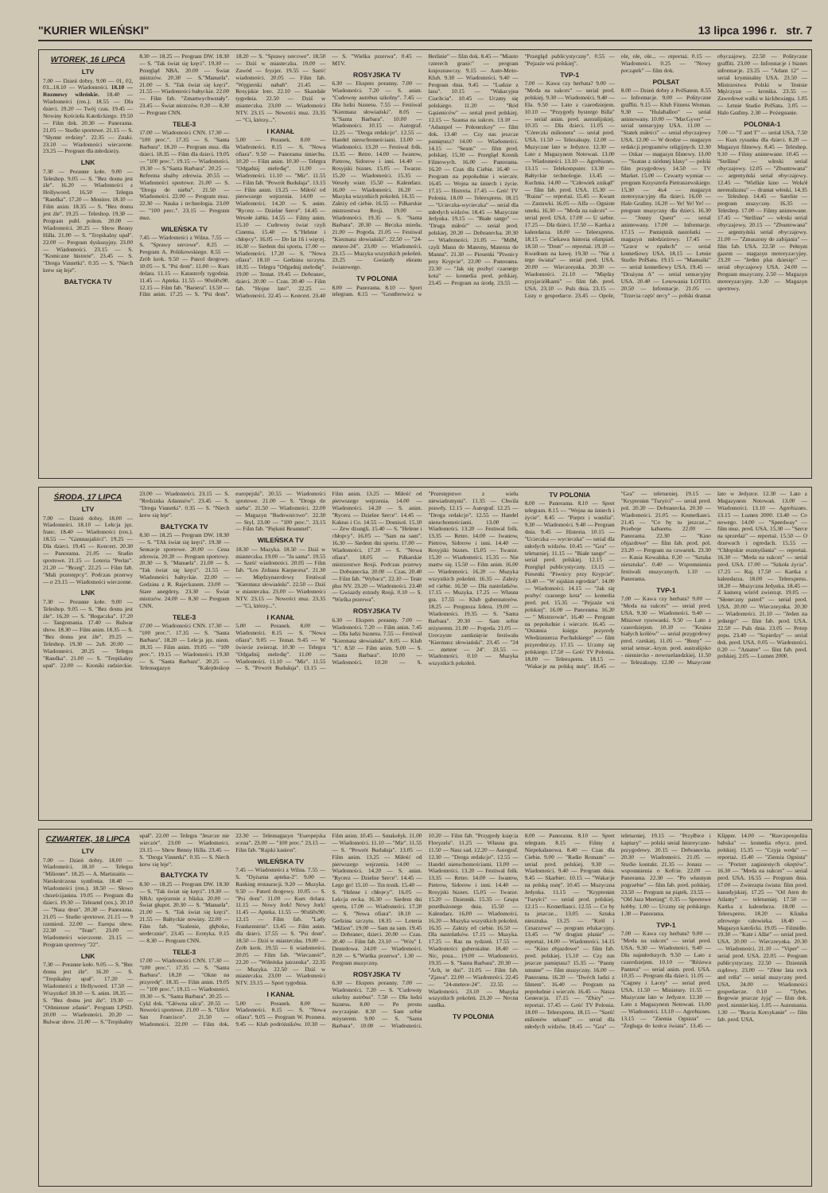"KURIER WILEŃSKI" 13 lipca 1996 r. str. 7
WTOREK, 16 LIPCA
LTV
7.00 — Dzień dobry. 9.00 — 01, 02, 03...18.10 — Wiadomości. 18.10 — Rozmowy wileńskie. 18.40 — Wiadomości (ros.). 18.55 — Dla dzieci. 19.20 — Twój czas. 19.45 — Nowiny Kościoła Katolickiego. 19.50 — Film dok. 20.30 — Panorama. 21.05 — Studio sportowe. 21.15 — S. "Słynne rodziny". 22.35 — Znaki. 23.10 — Wiadomości wieczorne. 23.25 — Program dla młodzieży.
LNK
7.30 — Poranne koło. 9.00 — Teleshop. 9.05 — S. "Bez domu jest źle". 16.20 — Wiadomości z Hollywood. 16.50 — Telegra "Randka". 17.20 — Monitor. 18.10 — Film anim. 18.35 — S. "Bez domu jest źle". 19.25 — Teleshop. 19.30 — Program publ. polem. 20.00 — Wiadomości. 20.25 — Show Benny Hilla. 21.00 — S. "Tropikalny upał". 22.00 — Program dyskusyjny. 23.00 — Wiadomości. 23.15 — S. "Komiczne historie". 23.45 — S. "Droga Vinnetki". 0.35 — S. "Niech krew się leje".
BAŁTYCKA TV
8.30 — 18.25 — Program DW. 18.30 — S. "Tak świat się kręci". 19.30 — Przegląd NBA. 20.00 — Świat mistrzów. 20.30 — S."Manuela". 21.00 — S. "Tak świat się kręci". 21.55 — Wiadomości bałtyckie. 22.00 — Film fab. "Zmartwychwstały". 23.45 — Świat mistrzów. 0.20 — 8.30 — Program CNN.
TELE-3
17.00 — Wiadomości CNN. 17.30 — "100 proc.". 17.35 — S. "Santa Barbara". 18.20 — Program muz. dla dzieci. 18.35 — Film dla dzieci. 19.05 — "100 proc.". 19.15 — Wiadomości. 19.30 — S."Santa Barbara". 20.25 — Reforma służby zdrowia. 20.55 — Wiadomości sportowe. 21.00 — S. "Droga do nieba". 21.50 — Wiadomości. 22.00 — Program muz. 22.30 — Nauka i technologia. 23.00 — "100 proc.". 23.15 — Program muz.
WILEŃSKA TV
7.45 — Wiadomości z Wilna. 7.55 — S. "Sprawy sercowe". 8.25 — Program A. Politkowskiego. 8.55 — Zrób krok. 9.50 — Patrol drogowy. 10.05 — S. "Psi dom". 11.00 — Kurs dolara. 11.15 — Katastrofy tygodnia. 11.45 — Apteka. 11.55 — 90x60x90. 12.15 — Film fab. "Bariera". 13.50 — Film anim. 17.25 — S. "Psi dom". 18.20 — S. "Sprawy sercowe". 18.50 — Dziś w miasteczku. 19.00 — Zawód — fryzjer. 19.55 — Sześć wiadomości. 20.05 — Film fab. "Węgierski nabab". 21.45 — Rosyjskie loto. 22.10 — Skandale tygodnia. 22.50 — Dziś w miasteczku. 23.00 — Wiadomości NTV. 23.15 — Nowości muz. 23.35 — "Ci, którzy...".
I KANAŁ
5.00 — Poranek. 8.00 — Wiadomości. 8.15 — S. "Nowa ofiara". 9.50 — Panorama śmiechu. 10.20 — Film anim. 10.30 — Telegra "Odgadnij melodię". 11.00 — Wiadomości. 11.10 — "Mir". 11.55 — Film fab. "Powrót Budułaja". 13.15 — Film anim. 13.25 — Miłość od pierwszego wejrzenia. 14.00 — Wiadomości. 14.20 — S. anim. "Rycerz — Dzielne Serce". 14.45 — Wesołe żabki. 14.55 — Filmy anim. 15.10 — Cudowny świat czyli Cinema. 15.40 — S."Helene i chłopcy". 16.05 — Do lat 16 i więcej. 16.30 — Siedem dni sportu. 17.00 — Wiadomości. 17.20 — S. "Nowa ofiara". 18.10 — Godzina szczytu. 18.35 — Telegra "Odgadnij melodię". 19.00 — Temat. 19.45 — Dobranoc, dzieci. 20.00 — Czas. 20.40 — Film fab. "Hojne lato". 22.25 — Wiadomości. 22.45 — Koncert. 23.40 — S. "Wielka przerwa". 0.45 — MTV.
ROSYJSKA TV
6.30 — Ekspres poranny. 7.00 — Wiadomości. 7.20 — S. anim. "Cudowny autobus szkolny". 7.45 — Dla ludzi biznesu. 7.55 — Festiwal "Kiermasz słowiański". 8.05 — S."Santa Barbara". 10.00 — Wiadomości. 10.15 — Autograf. 12.25 — "Droga redakcjo". 12.55 — Handel nieruchomościami. 13.00 — Wiadomości. 13.20 — Festiwal folk. 13.35 — Retro. 14.00 — Iwanow, Pietrow, Sidorow i inni. 14.40 — Rosyjski biznes. 15.05 — Twarze. 15.20 — Wiadomości. 15.35 — Wesoły wiatr. 15.50 — Kalendarz. 16.00 — Wiadomości. 16.20 — Muzyka wszystkich pokoleń. 16.35 — Zależy od ciebie. 16.55 — Piłkarskie mistrzostwa Rosji. 19.00 — Wiadomości. 19.35 — S. "Santa Barbara". 20.30 — Beczka miodu. 21.00 — Pogoda. 21.05 — Festiwal "Kiermasz słowiański". 22.50 — "24-meteor-24". 23.00 — Wiadomości. 23.15 — Muzyka wszystkich pokoleń. 23.25 — Gwiazdy ekranu światowego.
TV POLONIA
8.00 — Panorama. 8.10 — Sport telegram. 8.15 — "Gombrowicz w Berlinie" — film dok. 8.45 — "Miasto czterech granic" — program krajoznawczy. 9.15 — Auto-Moto-Klub. 9.30 — Wiadomości. 9.40 — Program dnia. 9.45 — "Ludzie z lasu". 10.15 — "Wakacyjna Ciuchcia". 10.45 — Uczmy się polskiego. 11.20 — "Ród Gąsieniców" — serial prod polskiej. 12.15 — Szansa na sukces. 13.10 — "Adampol — Polonezkoy" — film dok. 13.40 — Czy nas jeszcze pamiętasz? 14.00 — Wiadomości. 14.15 — "Seans" — film prod. polskiej. 15.30 — Przegląd Kronik Filmowych. 16.00 — Panorama. 16.20 — Czas dla Ciebie. 16.40 — Program na popołudnie i wieczór. 16.45 — Wojna na śmiech i życie. 17.15 — Historia. 17.45 — Gość TV Polonia. 18.00 — Teleexpress. 18.15 — "Ucieczka-wycieczka" — serial dla młodych widzów. 18.45 — Muzyczne Jedynka. 19.15 — "Białe tango" — "Druga miłość" — serial prod. polskiej. 20.20 — Dobranocka. 20.30 — Wiadomości. 21.05 — "MdM, czyli Mann do Materny, Materna do Manna". 21.30 — Piosenki "Piwnicy przy Krypcie". 22.00 — Panorama. 22.30 — "Jak się pozbyć czarnego kota" — komedia prod. polskiej. 23.45 — Program na środę. 23.55 — "Przegląd publicystyczny". 0.55 — "Pejzaże wsi polskiej".
TVP-1
7.00 — Kawa czy herbata? 9.00 — "Moda na sukces" — serial prod. polskiej. 9.30 — Wiadomości. 9.40 — Ela. 9.50 — Lato z czarodziejem. 10.10 — "Przygody bystrego Billa" — serial anim. prod. australijskiej. 10.35 — Dla dzieci. 11.05 — "Córeczki milionera" — serial prod. USA. 11.50 — Telezakupy. 12.00 — Muzyczne lato w Jedynce. 12.30 — Lato z Magazynem Notowań. 13.00 — Wiadomości. 13.10 — Agrobiznes. 13.15 — Telekomputer. 13.30 — Bałtyckie technologie. 13.45 — Kuchnia. 14.00 — "Człowiek znikąd" — film fab. prod. USA. 15.30 — "Ruina" — reportaż. 15.45 — Kwant — Zastawki. 16.05 — Alfa — Ogniste smoki. 16.30 — "Moda na sukces" — serial prod. USA. 17.00 — U siebie. 17.25 — Dla dzieci. 17.50 — Kartka z kalendarza. 18.00 — Teleexpress. 18.15 — Ciekawa historia olimpiad. 18.50 — "Dom" — reportaż. 19.10 — Kwadrans na kawę. 19.30 — "Nie z tego świata" — serial prod. USA. 20.00 — Wieczorynka. 20.30 — Wiadomości. 21.10 — "Między przyjaciółkami" — film fab. prod. USA. 23.10 — Puls dnia. 23.15 — Listy o gospodarce. 23.45 — Opole, ole, ole, ole... — reportaż. 0.15 — Wiadomości. 0.25 — "Nowy początek" — film dok.
POLSAT
8.00 — Dzień dobry z PolSatem. 8.55 — Informacje. 9.00 — Polityczne graffiti. 9.15 — Klub Fitness Woman. 9.30 — "Hulaballoo" — serial animowany. 10.00 — "MacGyver" — serial sensacyjny USA. 11.00 — "Statek miłości" — serial obyczajowy USA. 12.00 — W drodze — magazyn redakcji programów religijnych. 12.30 — Oskar — magazyn filmowy. 13.00 — "Szatan z siódmej klasy" — polski film przygodowy. 14.50 — TV Market. 15.00 — Czwarty wymiar — program Krzysztofa Pietraszewskiego. 15.30 — 4x4 — magazyn motoryzacyjny dla dzieci. 16.00 — Halo Grafmy. 16.20 — Ye! Ye! Ye! — program muzyczny dla dzieci. 16.30 — "Jonny Quest" — serial animowany. 17.00 — Informacje. 17.15 — Pamiętnik nastolatki — magazyn młodzieżowy. 17.45 — "Grace w opałach" — serial komediowy USA. 18.15 — Letnie Studio PolSatu. 19.15 — "Mamuśki" — serial komediowy USA. 19.45 — "Drużyna A" — serial sensacyjny USA. 20.40 — Losowania LOTTO. 20.50 — Informacje. 21.05 — "Trzecia część nocy" — polski dramat obyczajowy. 22.50 — Polityczne graffiti. 23.00 — Informacje i biznes informacje. 23.25 — "Adam 12" — serial kryminalny USA. 23.50 — Mistrzostwa Polski w Tenisie Mężczyzn — kronika. 23.55 — Zawodowe walki w kickboxingu. 1.05 — Letnie Studio PolSatu. 2.05 — Halo Grafmy. 2.30 — Pożegnanie.
POLONIA-1
7.00 — "T and T" — serial USA. 7.50 — Kurs rysunku dla dzieci. 8.20 — Magazyn filmowy. 8.45 — Teleshop. 9.10 — Filmy animowane. 10.45 — "Stellina" — włoski serial obyczajowy. 12.05 — "Zbuntowana" — argentyński serial obyczajowy. 12.45 — "Wielkie kino — Wokół neorealizmu" — dramat włoski. 14.35 — Teleshop. 14.45 — Satelite — program muzyczny. 16.35 — Teleshop. 17.00 — Filmy animowane. 17.45 — "Stellina" — włoski serial obyczajowy. 20.15 — "Zbuntowana" — argentyński serial obyczajowy. 21.00 — "Zmuszony do zabijania" — film fab. USA. 22.50 — Pełnym gazem — magazyn motoryzacyjny. 23.20 — "Jeden plus dziesięć" — serial obyczajowy USA. 24.00 — Program muzyczny. 2.50 — Magazyn motoryzacyjny. 3.20 — Magazyn sportowy.
ŚRODA, 17 LIPCA
LTV
7.00 — Dzień dobry. 18.00 — Wiadomości. 18.10 — Lekcja jęz. franc. 18.40 — Wiadomości (ros.). 18.55 — "Gimnazjaliści". 19.25 — Dla dzieci. 19.45 — Koncert. 20.30 — Panorama. 21.05 — Studio sportowe. 21.15 — Loteria "Perlas". 21.20 — "Brzeg". 22.25 — Film fab. "Mali przestępcy". Podczas przerwy — o 23.15 — Wiadomości wieczorne.
LNK
7.30 — Poranne koło. 9.00 — Teleshop. 9.05 — S. "Bez domu jest źle". 16.20 — S. "Bogaczka". 17.20 — Tangomania. 17.40 — Bulwar show. 18.30 — Film anim. 18.35 — S. "Bez domu jest źle". 19.25 — Teleshop. 19.30 — 2x8. 20.00 — Wiadomości. 20.25 — Telegra "Randka". 21.00 — S. "Tropikalny upał". 22.00 — Kroniki radzieckie. 23.00 — Wiadomości. 23.15 — S. "Rodzinka Adamsów". 23.45 — S. "Droga Vinnetki". 0.35 — S. "Niech krew się leje".
BAŁTYCKA TV
8.30 — 18.25 — Program DW. 18.30 — S. "TAk świat się kręci". 19.30 — Sensacje sportowe. 20.00 — Cena zdrowia. 20.20 — Program sportowy. 20.30 — S. "Manuela". 21.00 — S. "Tak świat się kręci". 21.55 — Wiadomości bałtyckie. 22.00 — Godzina z R. Rajeckasem. 23.00 — Stare anegdoty. 23.30 — Świat mistrzów. 24.00 — 8.30 — Program CNN.
TELE-3
17.00 — Wiadomości CNN. 17.30 — "100 proc.". 17.35 — S. "Santa Barbara". 18.20 — Lekcja jęz. niem. 18.35 — Film anim. 19.05 — "100 proc.". 19.15 — Wiadomości. 19.30 — S. "Santa Barbara". 20.25 — Telemagazyn "Kalejdoskop europejski". 20.55 — Wiadomości sportowe. 21.00 — S. "Droga do nieba". 21.50 — Wiadomości. 22.00 — Magazyn "Budownictwo". 22.30 — Styl. 23.00 — "100 proc.". 23.15 — Film fab. "Piękniś Brummel".
WILEŃSKA TV
18.30 — Muzyka. 18.50 — Dziś w miasteczku. 19.00 — "Ja sama". 19.55 — Sześć wiadomości. 20.05 — Film fab. "Los Zoltana Karpacesa". 21.30 — Międzynarodowy Festiwal "Kiermasz słowiański". 22.50 — Dziś w miasteczku. 23.00 — Wiadomości NTV. 23.15 — Nowości muz. 23.35 — "Ci, którzy...".
I KANAŁ
5.00 — Poranek. 8.00 — Wiadomości. 8.15 — S. "Nowa ofiara". 9.05 — Temat. 9.45 — W świecie zwierząt. 10.30 — Telegra "Odgadnij melodię". 11.00 — Wiadomości. 11.10 — "Mir". 11.55 — S. "Powrót Budułaja". 13.15 — Film anim. 13.25 — Miłość od pierwszego wejrzenia. 14.00 — Wiadomości. 14.20 — S. anim. "Rycerz — Dzielne Serce". 14.45 — Kaktus i Co. 14.55 — Domisol. 15.10 — Zew dżungli. 15.40 — S. "Helene i chłopcy". 16.05 — "Sam na sam". 16.30 — Siedem dni sportu. 17.00 — Wiadomości. 17.20 — S. "Nowa ofiara". 18.05 — Piłkarskie mistrzostwo Rosji. Podczas przerwy — Dobranocka. 20.00 — Czas. 20.40 — Film fab. "Wybacz". 22.10 — Teatr plus NV. 23.20 — Wiadomości. 23.40 — Gwiazdy estrady Rosji. 0.10 — S. "Wielka przerwa".
ROSYJSKA TV
6.30 — Ekspres poranny. 7.00 — Wiadomości. 7.20 — Film anim. 7.45 — Dla ludzi biznesu. 7.55 — Festiwal "Kiermasz słowiański". 8.05 — Klub "L". 8.50 — Film anim. 9.00 — S. "Santa Barbara". 10.00 — Wiadomości. 10.20 — S. "Przestępstwo z wielu niewiadomymi". 11.35 — Chwila prawdy. 12.15 — Autograf. 12.25 — "Droga redakcjo". 12.55 — Handel nieruchomościami. 13.00 — Wiadomości. 13.20 — Festiwal folk. 13.35 — Retro. 14.00 — Iwanow, Pietrow, Sidorow i inni. 14.40 — Rosyjski biznes. 15.05 — Twarze. 15.20 — Wiadomości. 15.35 — Nie martw się. 15.50 — Film anim. 16.00 — Wiadomości. 16.20 — Muzyka wszystkich pokoleń. 16.35 — Zależy od ciebie. 16.50 — Dla nastolatków. 17.15 — Muzyka. 17.25 — Własna gra. 17.55 — Klub gubernatorów. 18.25 — Prognoza lidera. 19.00 — Wiadomości. 19.35 — S. "Santa Barbara". 20.30 — Sam sobie reżyserem. 21.00 — Pogoda. 21.05 — Uroczyste zamknięcie festiwalu "Kiermasz słowiański". 23.45 — "24 — meteor — 24". 23.55 — Wiadomości. 0.10 — Muzyka wszystkich pokoleń.
TV POLONIA
8.00 — Panorama. 8.10 — Sport telegram. 8.15 — "Wojna na śmiech i życie". 8.45 — "Pieprz i wanilia". 9.30 — Wiadomości. 9.40 — Program dnia. 9.45 — Historia. 10.15 — "Ucieczka — wycieczka" — serial dla młodych widzów. 10.45 — "Gra" — teleturniej. 11.15 — "Białe tango" — serial prod. polskiej. 12.15 — Przegląd publicystyczny. 13.15 — Piosenki "Piwnicy przy Krypcie". 13.40 — "W rajskim ogrodzie". 14.00 — Wiadomości. 14.15 — "Jak się pozbyć czarnego kota" — komedia prod. pol. 15.35 — "Pejzaże wsi polskiej". 16.00 — Panorama. 16.20 — " Mistrzowie". 16.40 — Program na popołudnie i wieczór. 16.45 — "Ostatnia księga przyrody Włodzimierza Puchalskiego" — film przyrodniczy. 17.15 — Uczmy się polskiego. 17.50 — Gość TV Polonia. 18.00 — Teleexpress. 18.15 — "Wakacje na polską nutę". 18.45 — "Gra" — teleturniej. 19.15 — "Kryptonim "Turyści" — serial prod. pol. 20.20 — Dobranocka. 20.30 — Wiadomości. 21.05 — Komedianci. 21.45 — "Co by tu jeszcze..." Przeboje kabaretu. 22.00 — Panorama. 22.30 — "Kino objazdowe" — film fab. prod. pol. 23.20 — Program na czwartek. 23.30 — Kasia Kowalska. 0.20 — "Sztuka niesztuka". 0.40 — Wspomnienia festiwali muzycznych. 1.10 — Panorama.
TVP-1
7.00 — Kawa czy herbata? 9.00 — "Moda na sukces" — serial prod. USA. 9.30 — Wiadomości. 9.40 — Misiowe rysowanki. 9.50 — Lato z czarodziejem. 10.10 — "Kraina białych królów" — serial przygodowy prod. czeskiej. 11.05 — "Bony" — serial sensac.-krym. prod. australijsko - niemiecko - nowozelandzkiej. 11.50 — Telezakupy. 12.00 — Muzyczne lato w Jedynce. 12.30 — Lato z Magazynem Notowań. 13.00 — Wiadomości. 13.10 — Agrobiznes. 13.15 — Lumen 2000. 13.40 — Co nowego. 14.00 — "Speedway" — film muz. prod. USA. 15.30 — "Serce na sprzedaż" — reportaż. 15.50 — O drzewach i ogrodach. 15.55 — "Chłopskie rozmyślania" — reportaż. 16.30 — "Moda na sukces" — serial prod. USA. 17.00 — "Szkoła życia". 17.25 — Raj. 17.50 — Kartka z kalendarza. 18.00 — Teleexpress. 18.20 — Muzyczna Jedynka. 18.45 — Z kamerą wśród zwierząt. 19.05 — "Słoneczny patrol" — serial prod. USA. 20.00 — Wieczorynka. 20.30 — Wiadomości. 21.10 — "Jeden na jednego" — film fab. prod. USA. 22.50 — Puls dnia. 23.05 — Potop popu. 23.40 — "Szpiedzy" — serial dok. prod. USA. 0.05 — Wiadomości. 0.20 — "Amator" — film fab. prod. polskiej. 2.05 — Lumen 2000.
CZWARTEK, 18 LIPCA
LTV
7.00 — Dzień dobry. 18.00 — Wiadomości. 18.10 — Telegra "Milioner". 18.25 — A. Martinaitis — Nieskończona symfonia. 18.40 — Wiadomości (ros.). 18.50 — Słowo chrześcijanina. 19.05 — Program dla dzieci. 19.30 — Teleartel (ros.). 20.10 — "Nasz dom". 20.30 — Panorama. 21.05 — Studio sportowe. 21.15 — 9 rzemiosł. 22.00 — Europa show. 22.30 — "Teatr". 23.00 — Wiadomości wieczorne. 23.15 — Program sportowy "22".
LNK
7.30 — Poranne koło. 9.05 — S. "Bez domu jest źle". 16.20 — S. "Tropikalny upał". 17.20 — Wiadomości z Hollywood. 17.50 — Wszystko! 18.10 — S. anim. 18.35 — S. "Bez domu jest źle". 19.30 — "Odmienne zdanie". Program LPSD. 20.00 — Wiadomości. 20.20 — Bulwar show. 21.00 — S."Tropikalny upał". 22.00 — Telegra "Jeszcze nie wieczór". 23.00 — Wiadomości. 23.15 — Show Benny Hilla. 23.45 — S. "Droga Vinnetki". 0.35 — S. Niech krew się leje".
BAŁTYCKA TV
8.30 — 18.25 — Program DW. 18.30 — S. "Tak świat się kręci". 19.30 — NBA: spojrzenie z bliska. 20.00 — Świat głupot. 20.30 — S. "Manuela". 21.00 — S. "Tak świat się kręci". 21.55 — Bałtyckie nowiny. 22.00 — Film fab. "Szalenie, głęboko, serdecznie". 23.45 — Erotyka. 0.15 — 8.30 — Program CNN.
TELE-3
17.00 — Wiadomości CNN. 17.30 — "100 proc.". 17.35 — S. "Santa Barbara". 18.20 — "Okno na przyrodę". 18.35 — Film anim. 19.05 — "100 proc.". 19.15 — Wiadomości. 19.30 — S. "Santa Barbara". 20.25 — Cykl dok. "Główna ulica". 20.55 — Nowości sportowe. 21.00 — S. "Ulice San Francisco". 21.50 — Wiadomości. 22.00 — Film dok. 22.30 — Telemagazyn "Europejska scena". 23.00 — "100 proc." 23.15 — Film fab. "Rajski kanion".
WILEŃSKA TV
7.45 — Wiadomości z Wilna. 7.55 — S. "Dyżurna apteka-2". 9.00 — Ranking restauracji. 9.20 — Muzyka. 9.50 — Patrol drogowy. 10.05 — S. "Psi dom". 11.00 — Kurs dolara. 11.15 — Nowy Jork! Nowy Jork! 11.45 — Apteka. 11.55 — 90x60x90. 12.15 — Film fab. "Lady Frankenstein". 13.45 — Film anim. dla dzieci. 17.55 — S. "Psi dom". 18.50 — Dziś w miasteczku. 19.00 — Zrób krok. 19.55 — 6 wiadomości. 20.05 — Film fab. "Wieczność". 22.20 — "Wileńska jutrzenka". 22.35 — Muzyka. 22.50 — Dziś w miasteczku. 23.00 — Wiadomości NTV. 23.15 — Sport tygodnia.
I KANAŁ
5.00 — Poranek. 8.00 — Wiadomości. 8.15 — S. "Nowa ofiara". 9.05 — Program W. Poznera. 9.45 — Klub podróżników. 10.30 — Film anim. 10.45 — Smakołyk. 11.00 — Wiadomości. 11.10 — "Mir". 11.55 — S. "Powrót Budułaja". 13.05 — Film anim. 13.25 — Miłość od pierwszego wejrzenia. 14.00 — Wiadomości. 14.20 — S. anim. "Rycerz — Dzielne Serce". 14.45 — Lego go! 15.10 — Tin tonik. 15.40 — S. "Helene i chłopcy". 16.05 — Lekcja rocka. 16.30 — Siedem dni sportu. 17.00 — Wiadomości. 17.20 — S. "Nowa ofiara". 18.10 — Godzina szczytu. 18.35 — Loteria "Milion". 19.00 — Sam na sam. 19.45 — Dobranoc, dzieci. 20.00 — Czas. 20.40 — Film fab. 23.10 — "Wóz" I. Demidowa. 24.00 — Wiadomości. 0.20 — S."Wielka przerwa". 1.30 — Program muzyczny.
ROSYJSKA TV
6.30 — Ekspres poranny. 7.00 — Wiadomości. 7.20 — S. "Cudowny szkolny autobus". 7.50 — Dla ludzi biznesu. 8.00 — Po prostu zwyczajnie. 8.30 — Sam sobie reżyserem. 9.00 — S. "Santa Barbara". 10.00 — Wiadomości. 10.20 — Film fab. "Przygody księcia Floryzela". 11.25 — Własna gra. 11.50 — Nasz sad. 12.20 — Autograf. 12.30 — "Droga redakcjo". 12.55 — Handel nieruchomościami. 13.00 — Wiadomości. 13.20 — Festiwal folk. 13.35 — Retro. 14.00 — Iwanow, Pietrow, Sidorow i inni. 14.40 — Rosyjski biznes. 15.05 — Twarze. 15.20 — Dziennik. 15.35 — Grupa przedłużonego dnia. 15.50 — Kalendarz. 16.00 — Wiadomości. 16.20 — Muzyka wszystkich pokoleń. 16.35 — Zależy od ciebie. 16.50 — Dla nastolatków. 17.15 — Muzyka. 17.25 — Raz na tydzień. 17.55 — Wiadomości gubernialne. 18.40 — Nic, poza... 19.00 — Wiadomości. 19.35 — S. "Santa Barbara". 20.30 — "Ach, te dni". 21.05 — Film fab. "Zjawa". 22.00 — Wiadomości. 22.45 — "24-meteor-24". 22.55 — Wiadomości. 23.10 — Muzyka wszystkich pokoleń. 23.20 — Nocna randka.
TV POLONIA
8.00 — Panorama. 8.10 — Sport telegram. 8.15 — Filmy z Niepokalanowa. 8.40 — Czas dla Ciebie. 9.00 — "Radio Romans" — serial prod. polskiej. 9.30 — Wiadomości. 9.40 — Program dnia. 9.45 — Skarbiec. 10.15 — "Wakacje na polską nutę". 10.45 — Muzyczna Jedynka. 11.15 — "Kryptonim "Turyści" — serial prod. polskiej. 12.15 — Komedianci. 12.55 — Co by tu jeszcze... 13.05 — Sztuka niesztuka. 13.25 — "Król i Cesarzowa" — program edukacyjny. 13.45 — "W drugim planie" — reportaż. 14.00 — Wiadomości. 14.15 — "Kino objazdowe" — film fab. prod. polskiej. 15.10 — Czy nas jeszcze pamiętasz? 15.35 — "Panny smutne" — film muzyczny. 16.00 — Panorama. 16.20 — "Dwóch ludzi z filmem". 16.40 — Program na popołudnie i wieczór. 16.45 — Nasza Generacja. 17.15 — "Zbiry" — reportaż. 17.45 — Gość TV Polonia. 18.00 — Teleexpress. 18.15 — "Sześć milionów sekund" — serial dla młodych widzów. 18.45 — "Gra" — teleturniej. 19.15 — "Przyłbice i kaptury" — polski serial historyczno-przygodowy. 20.15 — Dobranocka. 20.30 — Wiadomości. 21.05 — Studio kontakt. 21.35 — Jonasz — wspomnienia o Kofcie. 22.00 — Panorama. 22.30 — "Po własnym pogrzebie" — film fab. prod. polskiej. 23.50 — Program na piątek. 23.55 — "Old Jazz Meeting". 0.35 — Sportowe hobby. 1.00 — Uczmy się polskiego. 1.30 — Panorama.
TVP-1
7.00 — Kawa czy herbata? 9.00 — "Moda na sukces" — serial prod. USA. 9.30 — Wiadomości. 9.40 — Dla najmłodszych. 9.50 — Lato z czarodziejem. 10.10 — "Różowa Pantera" — serial anim. prod. USA. 10.35 — Program dla dzieci. 11.05 — "Cagney i Lacey" — serial prod. USA. 11.50 — Miniatury. 11.55 — Muzyczne lato w Jedynce. 12.30 — Lato z Magazynem Notowań. 13.00 — Wiadomości. 13.10 — Agrobiznes. 13.15 — "Ziemia Ognista" — "Żegluga do końca świata". 13.45 — Klipper. 14.00 — "Rzeczpospolita babska" — komedia obycz. prod. polskiej. 15.35 — "Czyja woda" — reportaż. 15.40 — "Ziemia Ognista" — "Portret zaginionych okrętów". 16.30 — "Moda na sukces" — serial prod. USA. 16.55 — Program dnia. 17.00 — Zwierzęta świata: film prod. kanadyjskiej. 17.25 — "Od Aten do Atlanty" — teleturniej. 17.50 — Kartka z kalendarza. 18.00 — Teleexpress. 18.20 — Klinika zdrowego człowieka. 18.40 — Magazyn katolicki. 19.05 — Filmidło. 19.30 — "Kate i Allie" — serial prod. USA. 20.00 — Wieczorynka. 20.30 — Wiadomości. 21.10 — "Viper" — serial prod. USA. 22.05 — Program publicystyczny. 22.50 — Dziennik rządowy. 23.00 — "Złote lata rock and rolla" — serial muzyczny prod. USA. 24.00 — Wiadomości gospodarcze. 0.10 — "Tybet. Bogowie jeszcze żyją" — film dok. prod. niemieckiej. 1.05 — Automania. 1.30 — "Bracia Korsykanie" — film fab. prod. USA.